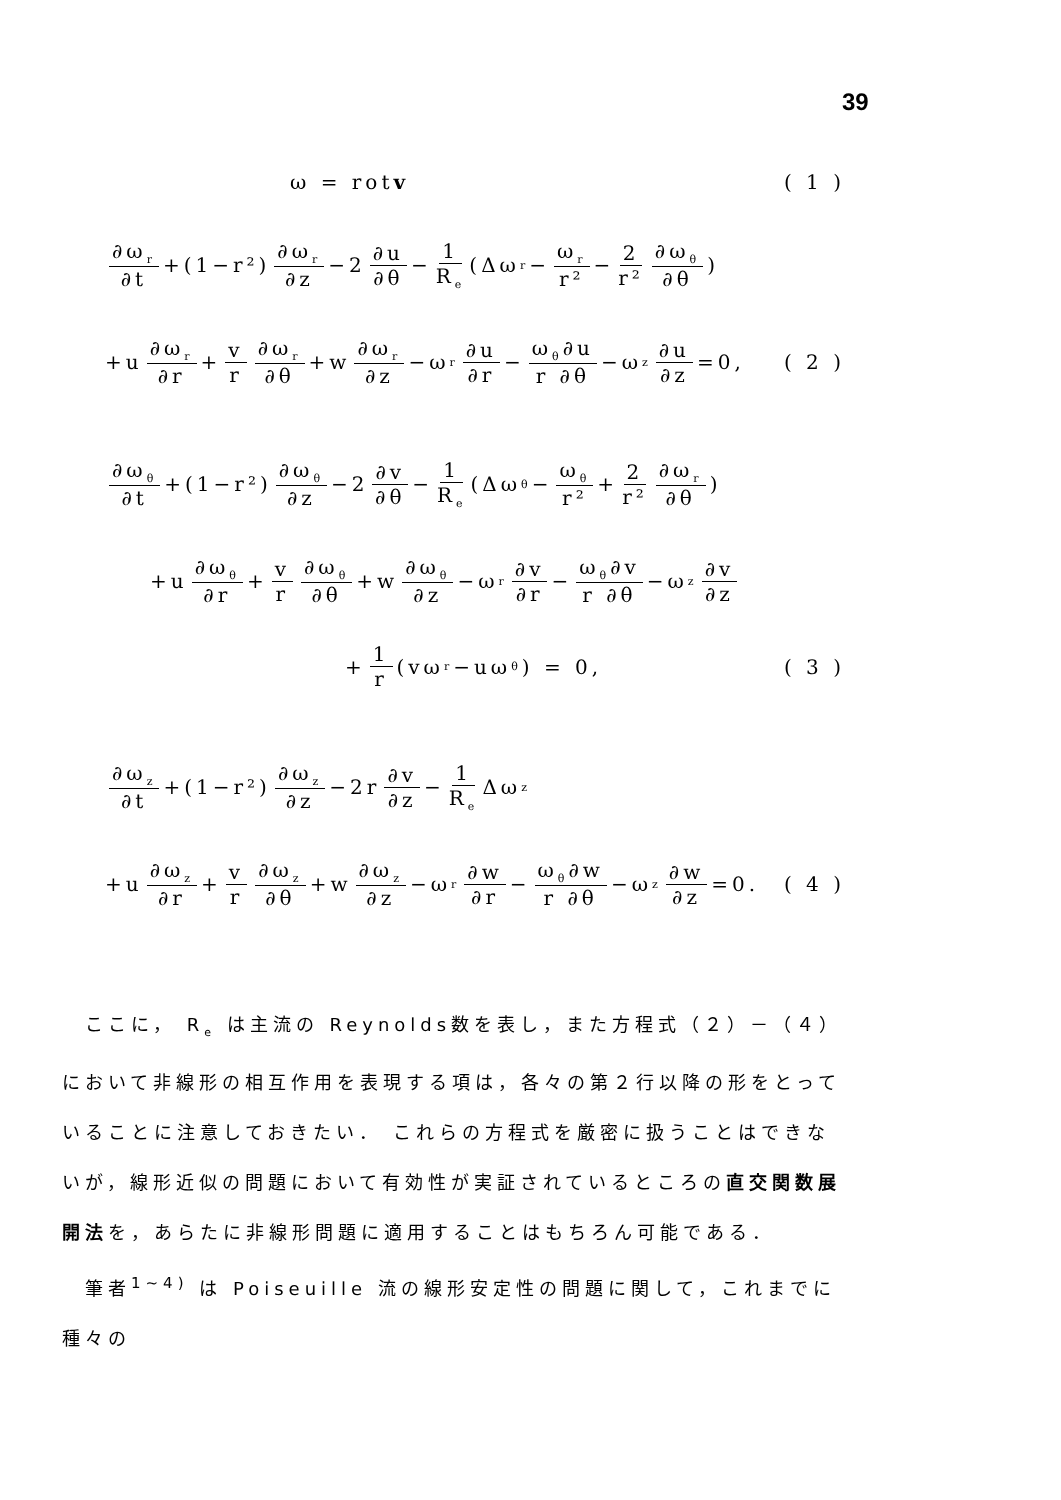39
ω = rot v ( 1 )
∂ω<sub>r</sub> ∂t +(1−r²) ∂ω<sub>r</sub> ∂z −2 ∂u ∂θ − 1 R<sub>e</sub> (Δω<sub>r</sub>− ω<sub>r</sub> r² − 2 r² ∂ω<sub>θ</sub> ∂θ)
+u ∂ω<sub>r</sub> ∂r + v r ∂ω<sub>r</sub> ∂θ +w ∂ω<sub>r</sub> ∂z −ω<sub>r</sub> ∂u ∂r − ω<sub>θ</sub>∂u r ∂θ −ω<sub>z</sub> ∂u ∂z =0, ( 2 )
∂ω<sub>θ</sub> ∂t +(1−r²) ∂ω<sub>θ</sub> ∂z −2 ∂v ∂θ − 1 R<sub>e</sub> (Δω<sub>θ</sub>− ω<sub>θ</sub> r² + 2 r² ∂ω<sub>r</sub> ∂θ)
+u ∂ω<sub>θ</sub> ∂r + v r ∂ω<sub>θ</sub> ∂θ +w ∂ω<sub>θ</sub> ∂z −ω<sub>r</sub> ∂v ∂r − ω<sub>θ</sub>∂v r ∂θ −ω<sub>z</sub> ∂v ∂z
+ 1 r (vω<sub>r</sub>−uω<sub>θ</sub>) = 0, ( 3 )
∂ω<sub>z</sub> ∂t +(1−r²) ∂ω<sub>z</sub> ∂z −2r ∂v ∂z − 1 R<sub>e</sub> Δω<sub>z</sub>
+u ∂ω<sub>z</sub> ∂r + v r ∂ω<sub>z</sub> ∂θ +w ∂ω<sub>z</sub> ∂z −ω<sub>r</sub> ∂w ∂r − ω<sub>θ</sub>∂w r ∂θ −ω<sub>z</sub> ∂w ∂z =0. ( 4 )
　ここに， R<sub>e</sub> は主流の Reynolds数を表し，また方程式（２）－（４）において非線形の相互作用を表現する項は，各々の第２行以降の形をとっていることに注意しておきたい． これらの方程式を厳密に扱うことはできないが，線形近似の問題において有効性が実証されているところの直交関数展開法を，あらたに非線形問題に適用することはもちろん可能である．
　筆者<sup>1~4)</sup> は Poiseuille 流の線形安定性の問題に関して，これまでに種々の